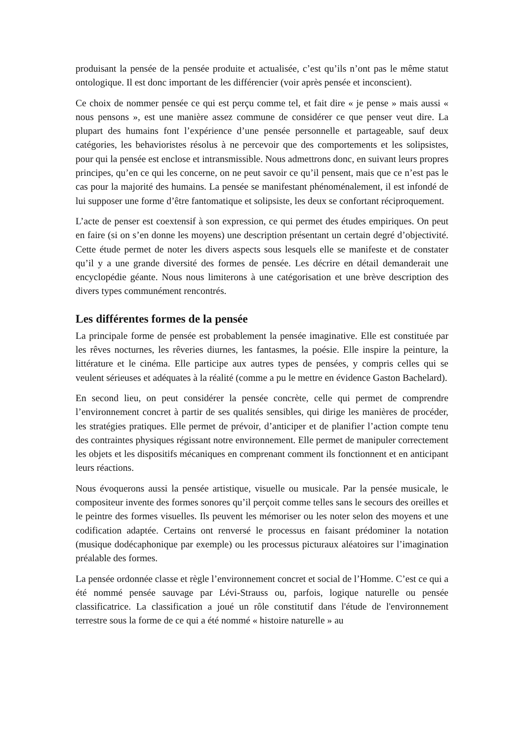produisant la pensée de la pensée produite et actualisée, c’est qu’ils n’ont pas le même statut ontologique. Il est donc important de les différencier (voir après pensée et inconscient).
Ce choix de nommer pensée ce qui est perçu comme tel, et fait dire « je pense » mais aussi « nous pensons », est une manière assez commune de considérer ce que penser veut dire. La plupart des humains font l’expérience d’une pensée personnelle et partageable, sauf deux catégories, les behavioristes résolus à ne percevoir que des comportements et les solipsistes, pour qui la pensée est enclose et intransmissible. Nous admettrons donc, en suivant leurs propres principes, qu’en ce qui les concerne, on ne peut savoir ce qu’il pensent, mais que ce n’est pas le cas pour la majorité des humains. La pensée se manifestant phénoménalement, il est infondé de lui supposer une forme d’être fantomatique et solipsiste, les deux se confortant réciproquement.
L’acte de penser est coextensif à son expression, ce qui permet des études empiriques. On peut en faire (si on s’en donne les moyens) une description présentant un certain degré d’objectivité. Cette étude permet de noter les divers aspects sous lesquels elle se manifeste et de constater qu’il y a une grande diversité des formes de pensée. Les décrire en détail demanderait une encyclopédie géante. Nous nous limiterons à une catégorisation et une brève description des divers types communément rencontrés.
Les différentes formes de la pensée
La principale forme de pensée est probablement la pensée imaginative. Elle est constituée par les rêves nocturnes, les rêveries diurnes, les fantasmes, la poésie. Elle inspire la peinture, la littérature et le cinéma. Elle participe aux autres types de pensées, y compris celles qui se veulent sérieuses et adéquates à la réalité (comme a pu le mettre en évidence Gaston Bachelard).
En second lieu, on peut considérer la pensée concrète, celle qui permet de comprendre l’environnement concret à partir de ses qualités sensibles, qui dirige les manières de procéder, les stratégies pratiques. Elle permet de prévoir, d’anticiper et de planifier l’action compte tenu des contraintes physiques régissant notre environnement. Elle permet de manipuler correctement les objets et les dispositifs mécaniques en comprenant comment ils fonctionnent et en anticipant leurs réactions.
Nous évoquerons aussi la pensée artistique, visuelle ou musicale. Par la pensée musicale, le compositeur invente des formes sonores qu’il perçoit comme telles sans le secours des oreilles et le peintre des formes visuelles. Ils peuvent les mémoriser ou les noter selon des moyens et une codification adaptée. Certains ont renversé le processus en faisant prédominer la notation (musique dodécaphonique par exemple) ou les processus picturaux aléatoires sur l’imagination préalable des formes.
La pensée ordonnée classe et règle l’environnement concret et social de l’Homme. C’est ce qui a été nommé pensée sauvage par Lévi-Strauss ou, parfois, logique naturelle ou pensée classificatrice. La classification a joué un rôle constitutif dans l'étude de l'environnement terrestre sous la forme de ce qui a été nommé « histoire naturelle » au